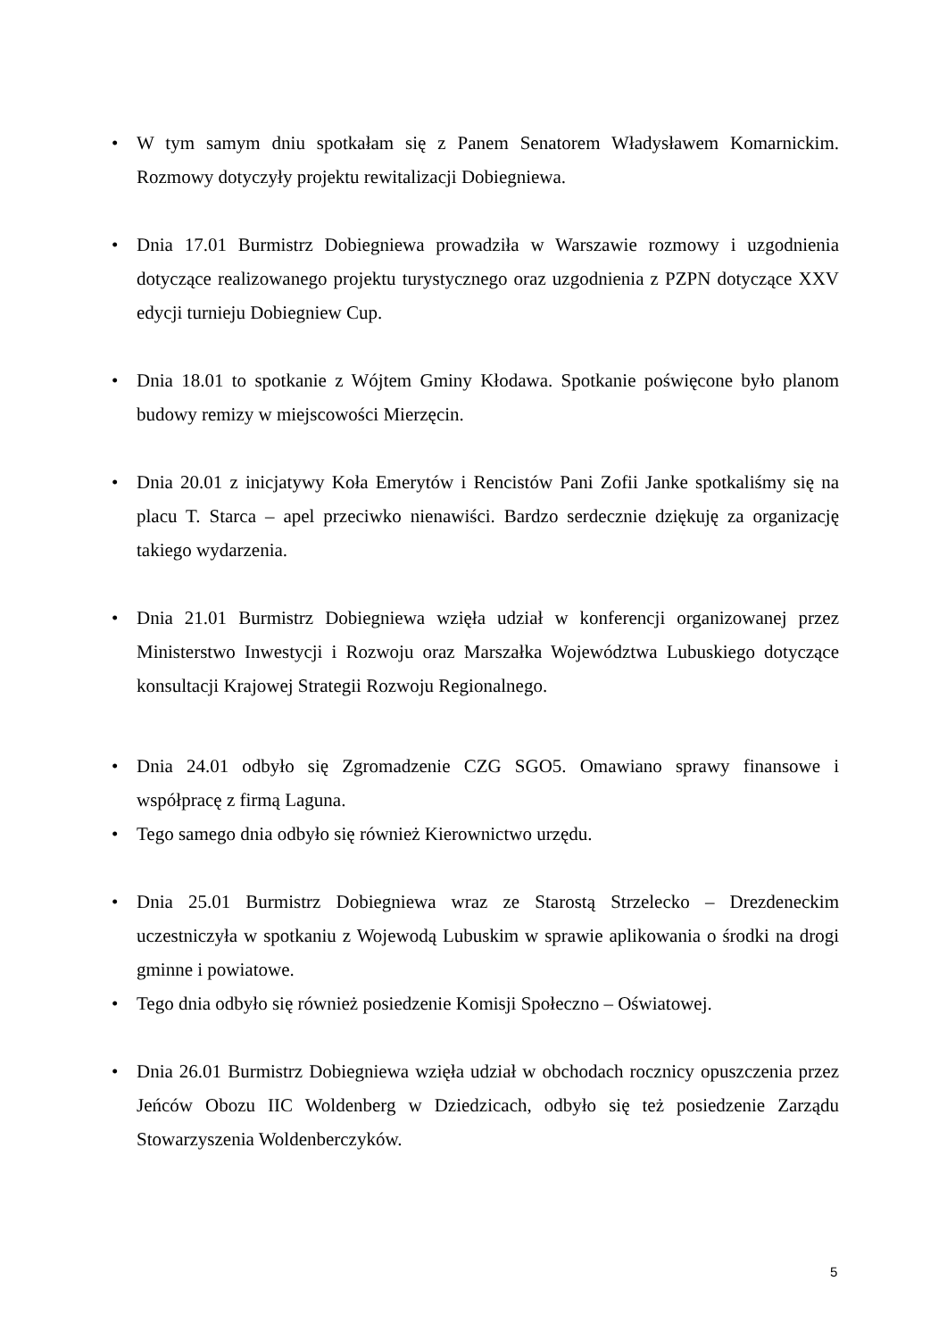• W tym samym dniu spotkałam się z Panem Senatorem Władysławem Komarnickim. Rozmowy dotyczyły projektu rewitalizacji Dobiegniewa.
• Dnia 17.01 Burmistrz Dobiegniewa prowadziła w Warszawie rozmowy i uzgodnienia dotyczące realizowanego projektu turystycznego oraz uzgodnienia z PZPN dotyczące XXV edycji turnieju Dobiegniew Cup.
• Dnia 18.01 to spotkanie z Wójtem Gminy Kłodawa. Spotkanie poświęcone było planom budowy remizy w miejscowości Mierzęcin.
• Dnia 20.01 z inicjatywy Koła Emerytów i Rencistów Pani Zofii Janke spotkaliśmy się na placu T. Starca – apel przeciwko nienawiści. Bardzo serdecznie dziękuję za organizację takiego wydarzenia.
• Dnia 21.01 Burmistrz Dobiegniewa wzięła udział w konferencji organizowanej przez Ministerstwo Inwestycji i Rozwoju oraz Marszałka Województwa Lubuskiego dotyczące konsultacji Krajowej Strategii Rozwoju Regionalnego.
• Dnia 24.01 odbyło się Zgromadzenie CZG SGO5. Omawiano sprawy finansowe i współpracę z firmą Laguna.
• Tego samego dnia odbyło się również Kierownictwo urzędu.
• Dnia 25.01 Burmistrz Dobiegniewa wraz ze Starostą Strzelecko – Drezdeneckim uczestniczyła w spotkaniu z Wojewodą Lubuskim w sprawie aplikowania o środki na drogi gminne i powiatowe.
• Tego dnia odbyło się również posiedzenie Komisji Społeczno – Oświatowej.
• Dnia 26.01 Burmistrz Dobiegniewa wzięła udział w obchodach rocznicy opuszczenia przez Jeńców Obozu IIC Woldenberg w Dziedzicach, odbyło się też posiedzenie Zarządu Stowarzyszenia Woldenberczyków.
5